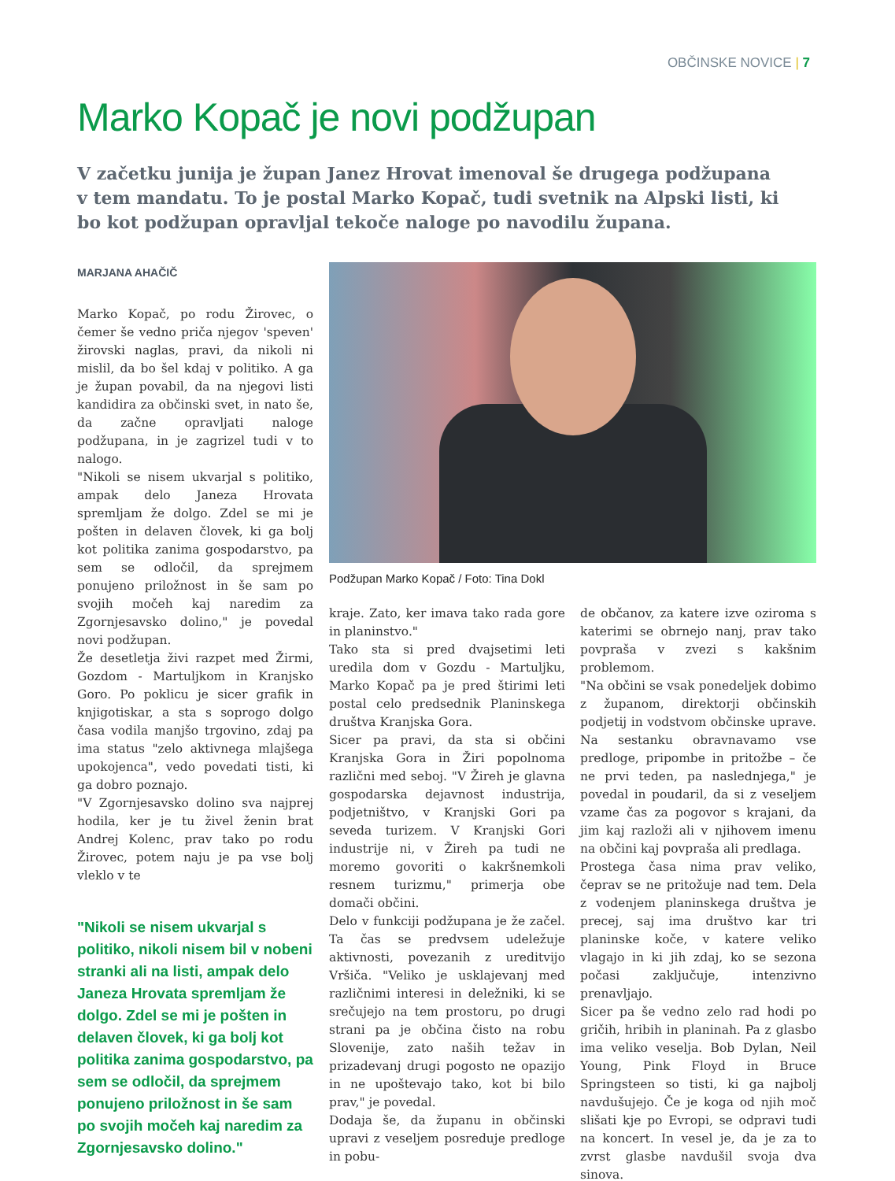OBČINSKE NOVICE | 7
Marko Kopač je novi podžupan
V začetku junija je župan Janez Hrovat imenoval še drugega podžupana v tem mandatu. To je postal Marko Kopač, tudi svetnik na Alpski listi, ki bo kot podžupan opravljal tekoče naloge po navodilu župana.
MARJANA AHAČIČ
Marko Kopač, po rodu Žirovec, o čemer še vedno priča njegov 'speven' žirovski naglas, pravi, da nikoli ni mislil, da bo šel kdaj v politiko. A ga je župan povabil, da na njegovi listi kandidira za občinski svet, in nato še, da začne opravljati naloge podžupana, in je zagrizel tudi v to nalogo.
"Nikoli se nisem ukvarjal s politiko, ampak delo Janeza Hrovata spremljam že dolgo. Zdel se mi je pošten in delaven človek, ki ga bolj kot politika zanima gospodarstvo, pa sem se odločil, da sprejmem ponujeno priložnost in še sam po svojih močeh kaj naredim za Zgornjesavsko dolino," je povedal novi podžupan.
Že desetletja živi razpet med Žirmi, Gozdom - Martuljkom in Kranjsko Goro. Po poklicu je sicer grafik in knjigotiskar, a sta s soprogo dolgo časa vodila manjšo trgovino, zdaj pa ima status "zelo aktivnega mlajšega upokojenca", vedo povedati tisti, ki ga dobro poznajo.
"V Zgornjesavsko dolino sva najprej hodila, ker je tu živel ženin brat Andrej Kolenc, prav tako po rodu Žirovec, potem naju je pa vse bolj vleklo v te
"Nikoli se nisem ukvarjal s politiko, nikoli nisem bil v nobeni stranki ali na listi, ampak delo Janeza Hrovata spremljam že dolgo. Zdel se mi je pošten in delaven človek, ki ga bolj kot politika zanima gospodarstvo, pa sem se odločil, da sprejmem ponujeno priložnost in še sam po svojih močeh kaj naredim za Zgornjesavsko dolino."
Podžupan Marko Kopač / Foto: Tina Dokl
kraje. Zato, ker imava tako rada gore in planinstvo."
Tako sta si pred dvajsetimi leti uredila dom v Gozdu - Martuljku, Marko Kopač pa je pred štirimi leti postal celo predsednik Planinskega društva Kranjska Gora.
Sicer pa pravi, da sta si občini Kranjska Gora in Žiri popolnoma različni med seboj. "V Žireh je glavna gospodarska dejavnost industrija, podjetništvo, v Kranjski Gori pa seveda turizem. V Kranjski Gori industrije ni, v Žireh pa tudi ne moremo govoriti o kakršnemkoli resnem turizmu," primerja obe domači občini.
Delo v funkciji podžupana je že začel. Ta čas se predvsem udeležuje aktivnosti, povezanih z ureditvijo Vršiča. "Veliko je usklajevanj med različnimi interesi in deležniki, ki se srečujejo na tem prostoru, po drugi strani pa je občina čisto na robu Slovenije, zato naših težav in prizadevanj drugi pogosto ne opazijo in ne upoštevajo tako, kot bi bilo prav," je povedal.
Dodaja še, da županu in občinski upravi z veseljem posreduje predloge in pobu-
de občanov, za katere izve oziroma s katerimi se obrnejo nanj, prav tako povpraša v zvezi s kakšnim problemom.
"Na občini se vsak ponedeljek dobimo z županom, direktorji občinskih podjetij in vodstvom občinske uprave. Na sestanku obravnavamo vse predloge, pripombe in pritožbe – če ne prvi teden, pa naslednjega," je povedal in poudaril, da si z veseljem vzame čas za pogovor s krajani, da jim kaj razloži ali v njihovem imenu na občini kaj povpraša ali predlaga.
Prostega časa nima prav veliko, čeprav se ne pritožuje nad tem. Dela z vodenjem planinskega društva je precej, saj ima društvo kar tri planinske koče, v katere veliko vlagajo in ki jih zdaj, ko se sezona počasi zaključuje, intenzivno prenavljajo.
Sicer pa še vedno zelo rad hodi po gričih, hribih in planinah. Pa z glasbo ima veliko veselja. Bob Dylan, Neil Young, Pink Floyd in Bruce Springsteen so tisti, ki ga najbolj navdušujejo. Če je koga od njih moč slišati kje po Evropi, se odpravi tudi na koncert. In vesel je, da je za to zvrst glasbe navdušil svoja dva sinova.